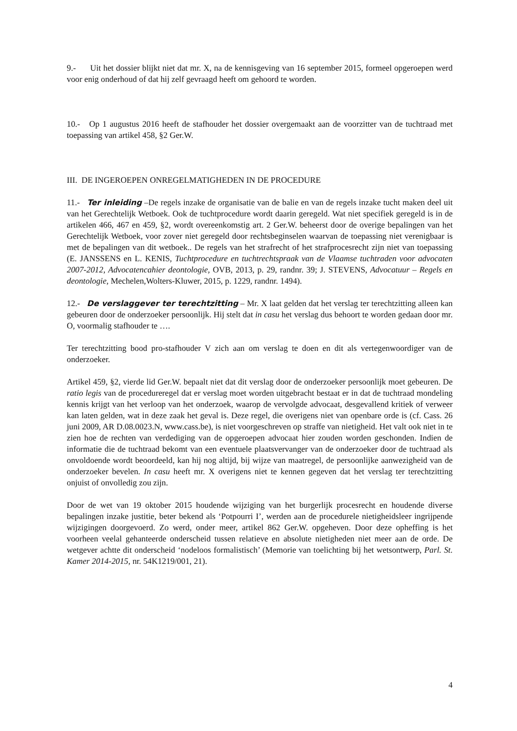9.- Uit het dossier blijkt niet dat mr. X, na de kennisgeving van 16 september 2015, formeel opgeroepen werd voor enig onderhoud of dat hij zelf gevraagd heeft om gehoord te worden.
10.- Op 1 augustus 2016 heeft de stafhouder het dossier overgemaakt aan de voorzitter van de tuchtraad met toepassing van artikel 458, §2 Ger.W.
III. DE INGEROEPEN ONREGELMATIGHEDEN IN DE PROCEDURE
11.- Ter inleiding –De regels inzake de organisatie van de balie en van de regels inzake tucht maken deel uit van het Gerechtelijk Wetboek. Ook de tuchtprocedure wordt daarin geregeld. Wat niet specifiek geregeld is in de artikelen 466, 467 en 459, §2, wordt overeenkomstig art. 2 Ger.W. beheerst door de overige bepalingen van het Gerechtelijk Wetboek, voor zover niet geregeld door rechtsbeginselen waarvan de toepassing niet verenigbaar is met de bepalingen van dit wetboek.. De regels van het strafrecht of het strafprocesrecht zijn niet van toepassing (E. JANSSENS en L. KENIS, Tuchtprocedure en tuchtrechtspraak van de Vlaamse tuchtraden voor advocaten 2007-2012, Advocatencahier deontologie, OVB, 2013, p. 29, randnr. 39; J. STEVENS, Advocatuur – Regels en deontologie, Mechelen,Wolters-Kluwer, 2015, p. 1229, randnr. 1494).
12.- De verslaggever ter terechtzitting – Mr. X laat gelden dat het verslag ter terechtzitting alleen kan gebeuren door de onderzoeker persoonlijk. Hij stelt dat in casu het verslag dus behoort te worden gedaan door mr. O, voormalig stafhouder te ….
Ter terechtzitting bood pro-stafhouder V zich aan om verslag te doen en dit als vertegenwoordiger van de onderzoeker.
Artikel 459, §2, vierde lid Ger.W. bepaalt niet dat dit verslag door de onderzoeker persoonlijk moet gebeuren. De ratio legis van de procedureregel dat er verslag moet worden uitgebracht bestaat er in dat de tuchtraad mondeling kennis krijgt van het verloop van het onderzoek, waarop de vervolgde advocaat, desgevallend kritiek of verweer kan laten gelden, wat in deze zaak het geval is. Deze regel, die overigens niet van openbare orde is (cf. Cass. 26 juni 2009, AR D.08.0023.N, www.cass.be), is niet voorgeschreven op straffe van nietigheid. Het valt ook niet in te zien hoe de rechten van verdediging van de opgeroepen advocaat hier zouden worden geschonden. Indien de informatie die de tuchtraad bekomt van een eventuele plaatsvervanger van de onderzoeker door de tuchtraad als onvoldoende wordt beoordeeld, kan hij nog altijd, bij wijze van maatregel, de persoonlijke aanwezigheid van de onderzoeker bevelen. In casu heeft mr. X overigens niet te kennen gegeven dat het verslag ter terechtzitting onjuist of onvolledig zou zijn.
Door de wet van 19 oktober 2015 houdende wijziging van het burgerlijk procesrecht en houdende diverse bepalingen inzake justitie, beter bekend als ‘Potpourri I’, werden aan de procedurele nietigheidsleer ingrijpende wijzigingen doorgevoerd. Zo werd, onder meer, artikel 862 Ger.W. opgeheven. Door deze opheffing is het voorheen veelal gehanteerde onderscheid tussen relatieve en absolute nietigheden niet meer aan de orde. De wetgever achtte dit onderscheid ‘nodeloos formalistisch’ (Memorie van toelichting bij het wetsontwerp, Parl. St. Kamer 2014-2015, nr. 54K1219/001, 21).
4